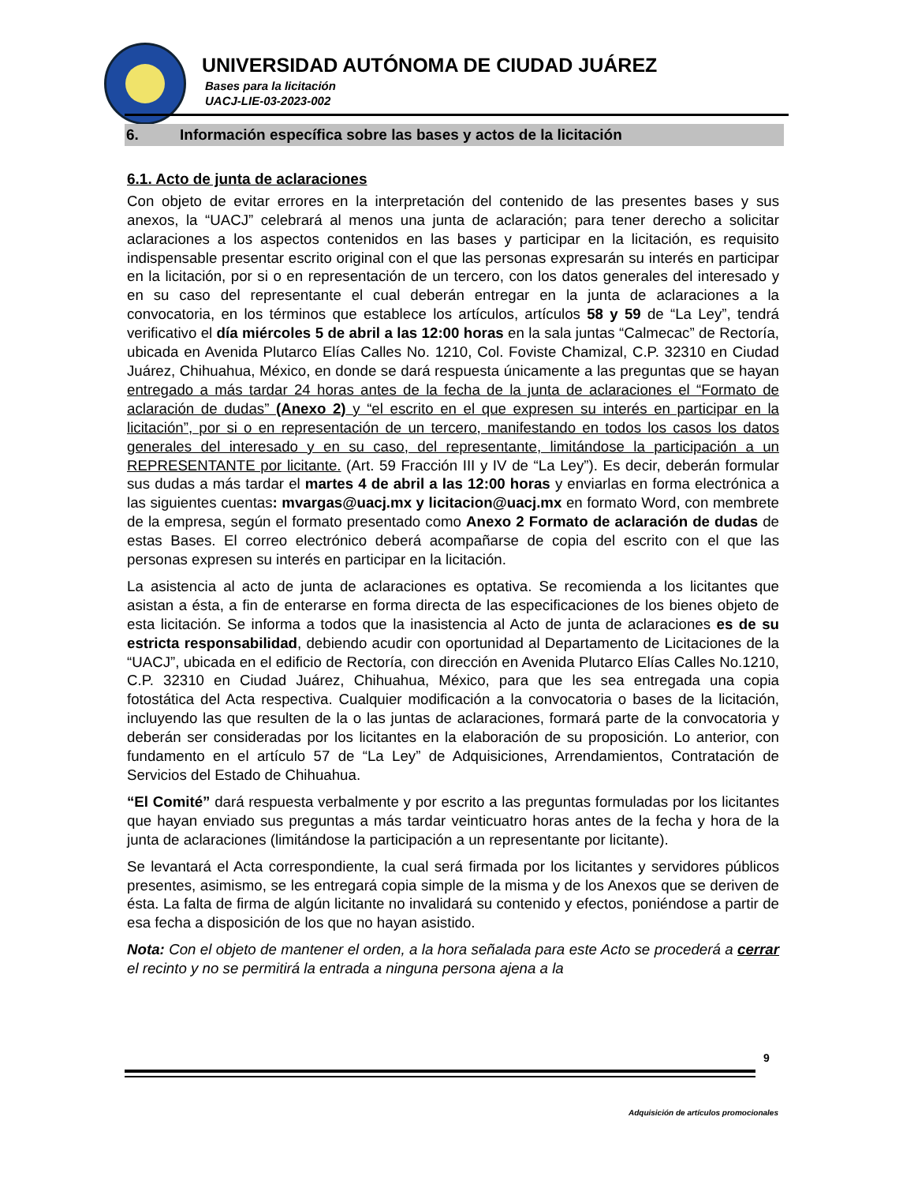UNIVERSIDAD AUTÓNOMA DE CIUDAD JUÁREZ
Bases para la licitación
UACJ-LIE-03-2023-002
6. Información específica sobre las bases y actos de la licitación
6.1. Acto de junta de aclaraciones
Con objeto de evitar errores en la interpretación del contenido de las presentes bases y sus anexos, la “UACJ” celebrará al menos una junta de aclaración; para tener derecho a solicitar aclaraciones a los aspectos contenidos en las bases y participar en la licitación, es requisito indispensable presentar escrito original con el que las personas expresarán su interés en participar en la licitación, por si o en representación de un tercero, con los datos generales del interesado y en su caso del representante el cual deberán entregar en la junta de aclaraciones a la convocatoria, en los términos que establece los artículos, artículos 58 y 59 de “La Ley”, tendrá verificativo el día miércoles 5 de abril a las 12:00 horas en la sala juntas “Calmecac” de Rectoría, ubicada en Avenida Plutarco Elías Calles No. 1210, Col. Foviste Chamizal, C.P. 32310 en Ciudad Juárez, Chihuahua, México, en donde se dará respuesta únicamente a las preguntas que se hayan entregado a más tardar 24 horas antes de la fecha de la junta de aclaraciones el “Formato de aclaración de dudas” (Anexo 2) y “el escrito en el que expresen su interés en participar en la licitación”, por si o en representación de un tercero, manifestando en todos los casos los datos generales del interesado y en su caso, del representante, limitándose la participación a un REPRESENTANTE por licitante. (Art. 59 Fracción III y IV de “La Ley”). Es decir, deberán formular sus dudas a más tardar el martes 4 de abril a las 12:00 horas y enviarlas en forma electrónica a las siguientes cuentas: mvargas@uacj.mx y licitacion@uacj.mx en formato Word, con membrete de la empresa, según el formato presentado como Anexo 2 Formato de aclaración de dudas de estas Bases. El correo electrónico deberá acompañarse de copia del escrito con el que las personas expresen su interés en participar en la licitación.
La asistencia al acto de junta de aclaraciones es optativa. Se recomienda a los licitantes que asistan a ésta, a fin de enterarse en forma directa de las especificaciones de los bienes objeto de esta licitación. Se informa a todos que la inasistencia al Acto de junta de aclaraciones es de su estricta responsabilidad, debiendo acudir con oportunidad al Departamento de Licitaciones de la “UACJ”, ubicada en el edificio de Rectoría, con dirección en Avenida Plutarco Elías Calles No.1210, C.P. 32310 en Ciudad Juárez, Chihuahua, México, para que les sea entregada una copia fotostática del Acta respectiva. Cualquier modificación a la convocatoria o bases de la licitación, incluyendo las que resulten de la o las juntas de aclaraciones, formará parte de la convocatoria y deberán ser consideradas por los licitantes en la elaboración de su proposición. Lo anterior, con fundamento en el artículo 57 de “La Ley” de Adquisiciones, Arrendamientos, Contratación de Servicios del Estado de Chihuahua.
“El Comité” dará respuesta verbalmente y por escrito a las preguntas formuladas por los licitantes que hayan enviado sus preguntas a más tardar veinticuatro horas antes de la fecha y hora de la junta de aclaraciones (limitándose la participación a un representante por licitante).
Se levantará el Acta correspondiente, la cual será firmada por los licitantes y servidores públicos presentes, asimismo, se les entregará copia simple de la misma y de los Anexos que se deriven de ésta. La falta de firma de algún licitante no invalidará su contenido y efectos, poniéndose a partir de esa fecha a disposición de los que no hayan asistido.
Nota: Con el objeto de mantener el orden, a la hora señalada para este Acto se procederá a cerrar el recinto y no se permitirá la entrada a ninguna persona ajena a la
9
Adquisición de artículos promocionales